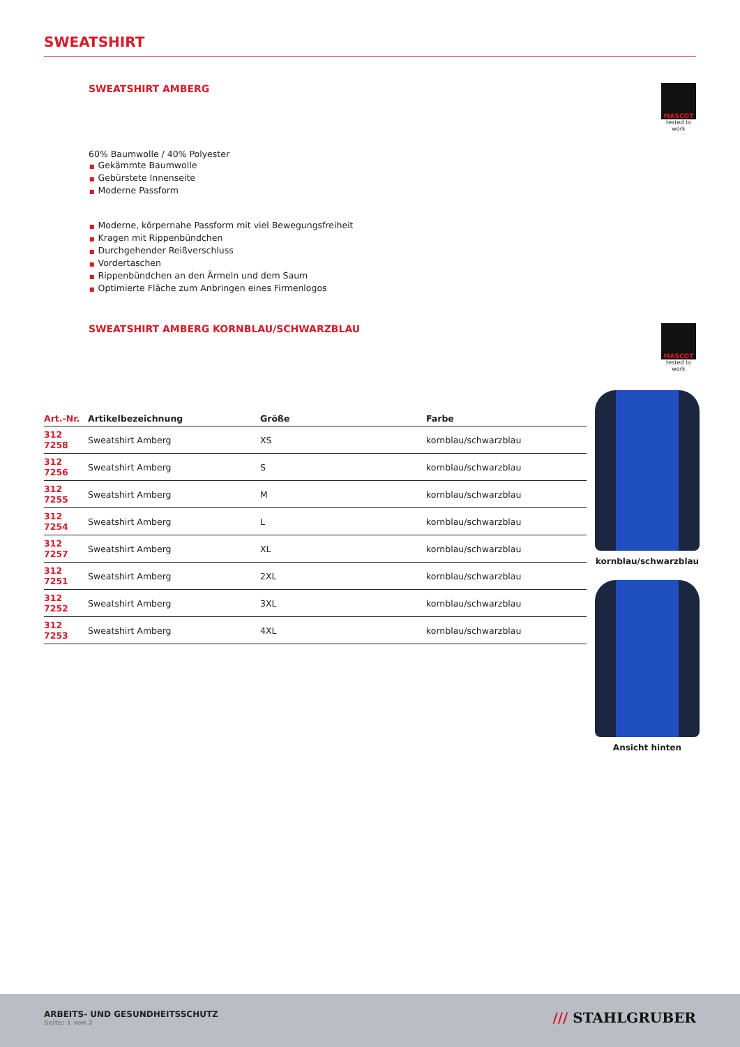SWEATSHIRT
SWEATSHIRT AMBERG
MASCOT
tested to work
60% Baumwolle / 40% Polyester
■ Gekämmte Baumwolle
■ Gebürstete Innenseite
■ Moderne Passform
■ Moderne, körpernahe Passform mit viel Bewegungsfreiheit
■ Kragen mit Rippenbündchen
■ Durchgehender Reißverschluss
■ Vordertaschen
■ Rippenbündchen an den Ärmeln und dem Saum
■ Optimierte Fläche zum Anbringen eines Firmenlogos
SWEATSHIRT AMBERG KORNBLAU/SCHWARZBLAU
MASCOT
tested to work
| Art.-Nr. | Artikelbezeichnung | Größe | Farbe |
| --- | --- | --- | --- |
| 312 7258 | Sweatshirt Amberg | XS | kornblau/schwarzblau |
| 312 7256 | Sweatshirt Amberg | S | kornblau/schwarzblau |
| 312 7255 | Sweatshirt Amberg | M | kornblau/schwarzblau |
| 312 7254 | Sweatshirt Amberg | L | kornblau/schwarzblau |
| 312 7257 | Sweatshirt Amberg | XL | kornblau/schwarzblau |
| 312 7251 | Sweatshirt Amberg | 2XL | kornblau/schwarzblau |
| 312 7252 | Sweatshirt Amberg | 3XL | kornblau/schwarzblau |
| 312 7253 | Sweatshirt Amberg | 4XL | kornblau/schwarzblau |
kornblau/schwarzblau
Ansicht hinten
ARBEITS- UND GESUNDHEITSSCHUTZ
Seite: 1 von 2
/// STAHLGRUBER